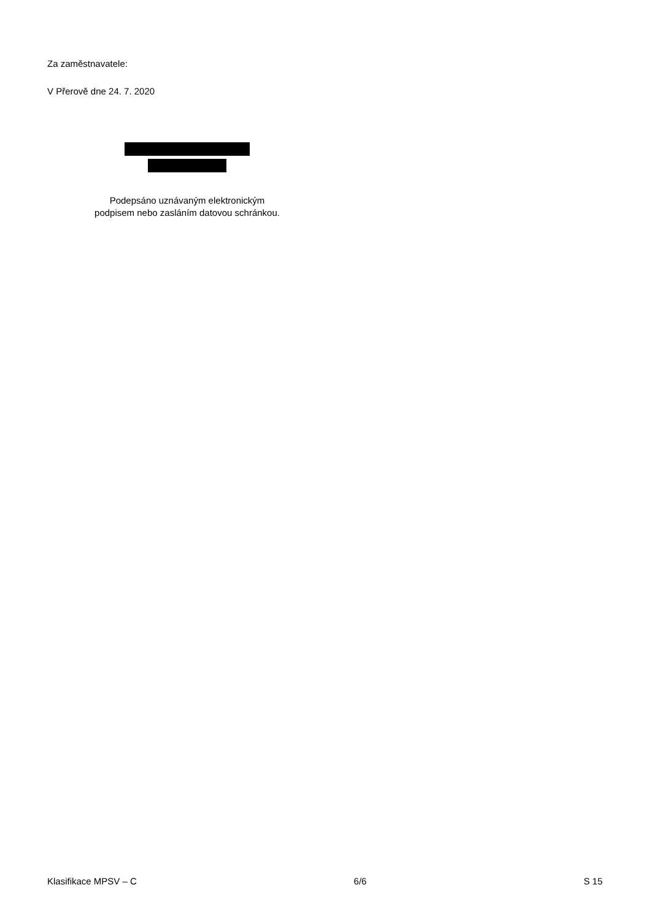Za zaměstnavatele:
V Přerově dne 24. 7. 2020
Podepsáno uznávaným elektronickým
podpisem nebo zasláním datovou schránkou.
Klasifikace MPSV – C 6/6 S 15